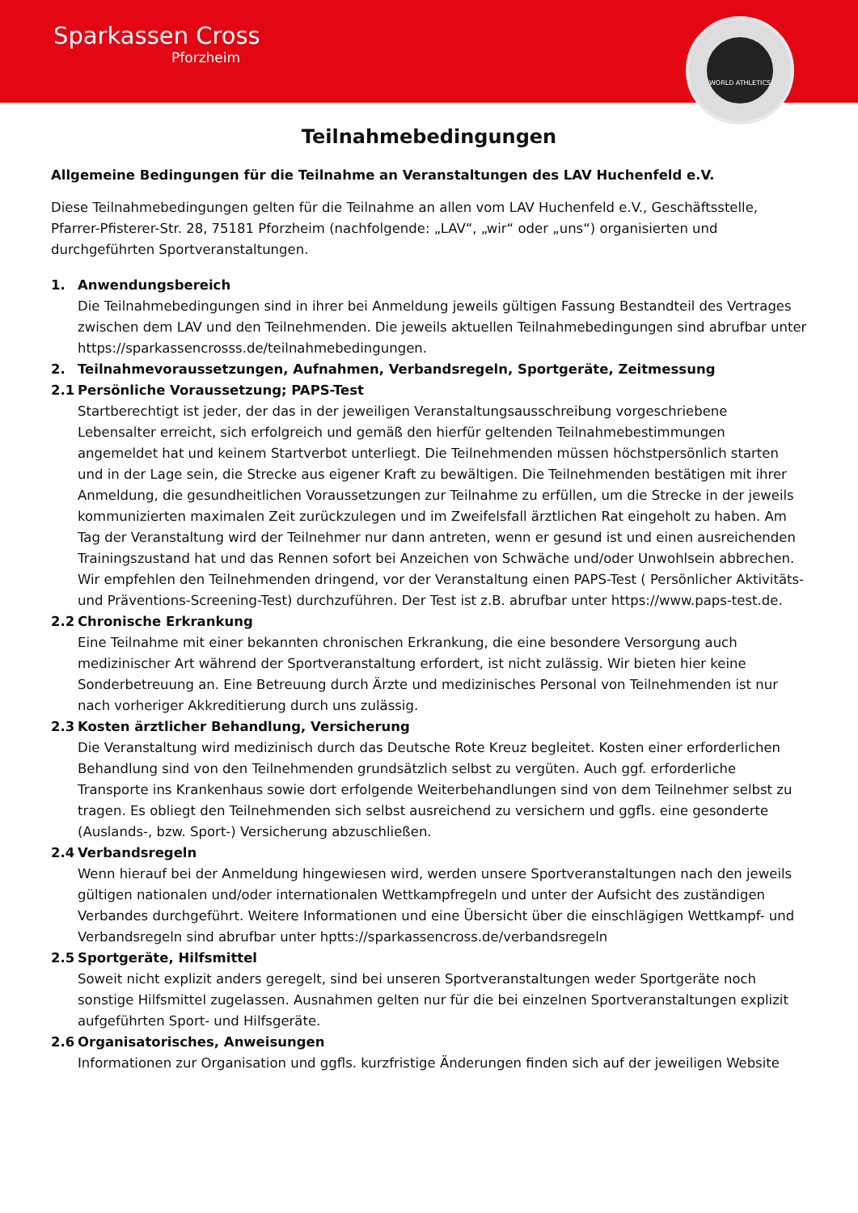Sparkassen Cross
Pforzheim
WORLD ATHLETICS
Teilnahmebedingungen
Allgemeine Bedingungen für die Teilnahme an Veranstaltungen des LAV Huchenfeld e.V.
Diese Teilnahmebedingungen gelten für die Teilnahme an allen vom LAV Huchenfeld e.V., Geschäftsstelle, Pfarrer-Pfisterer-Str. 28, 75181 Pforzheim (nachfolgende: „LAV“, „wir“ oder „uns“) organisierten und durchgeführten Sportveranstaltungen.
1. Anwendungsbereich
Die Teilnahmebedingungen sind in ihrer bei Anmeldung jeweils gültigen Fassung Bestandteil des Vertrages zwischen dem LAV und den Teilnehmenden. Die jeweils aktuellen Teilnahmebedingungen sind abrufbar unter https://sparkassencrosss.de/teilnahmebedingungen.
2. Teilnahmevoraussetzungen, Aufnahmen, Verbandsregeln, Sportgeräte, Zeitmessung
2.1 Persönliche Voraussetzung; PAPS-Test
Startberechtigt ist jeder, der das in der jeweiligen Veranstaltungsausschreibung vorgeschriebene Lebensalter erreicht, sich erfolgreich und gemäß den hierfür geltenden Teilnahmebestimmungen angemeldet hat und keinem Startverbot unterliegt. Die Teilnehmenden müssen höchstpersönlich starten und in der Lage sein, die Strecke aus eigener Kraft zu bewältigen. Die Teilnehmenden bestätigen mit ihrer Anmeldung, die gesundheitlichen Voraussetzungen zur Teilnahme zu erfüllen, um die Strecke in der jeweils kommunizierten maximalen Zeit zurückzulegen und im Zweifelsfall ärztlichen Rat eingeholt zu haben. Am Tag der Veranstaltung wird der Teilnehmer nur dann antreten, wenn er gesund ist und einen ausreichenden Trainingszustand hat und das Rennen sofort bei Anzeichen von Schwäche und/oder Unwohlsein abbrechen.
Wir empfehlen den Teilnehmenden dringend, vor der Veranstaltung einen PAPS-Test ( Persönlicher Aktivitäts- und Präventions-Screening-Test) durchzuführen. Der Test ist z.B. abrufbar unter https://www.paps-test.de.
2.2 Chronische Erkrankung
Eine Teilnahme mit einer bekannten chronischen Erkrankung, die eine besondere Versorgung auch medizinischer Art während der Sportveranstaltung erfordert, ist nicht zulässig. Wir bieten hier keine Sonderbetreuung an. Eine Betreuung durch Ärzte und medizinisches Personal von Teilnehmenden ist nur nach vorheriger Akkreditierung durch uns zulässig.
2.3 Kosten ärztlicher Behandlung, Versicherung
Die Veranstaltung wird medizinisch durch das Deutsche Rote Kreuz begleitet. Kosten einer erforderlichen Behandlung sind von den Teilnehmenden grundsätzlich selbst zu vergüten. Auch ggf. erforderliche Transporte ins Krankenhaus sowie dort erfolgende Weiterbehandlungen sind von dem Teilnehmer selbst zu tragen. Es obliegt den Teilnehmenden sich selbst ausreichend zu versichern und ggfls. eine gesonderte (Auslands-, bzw. Sport-) Versicherung abzuschließen.
2.4 Verbandsregeln
Wenn hierauf bei der Anmeldung hingewiesen wird, werden unsere Sportveranstaltungen nach den jeweils gültigen nationalen und/oder internationalen Wettkampfregeln und unter der Aufsicht des zuständigen Verbandes durchgeführt. Weitere Informationen und eine Übersicht über die einschlägigen Wettkampf- und Verbandsregeln sind abrufbar unter hptts://sparkassencross.de/verbandsregeln
2.5 Sportgeräte, Hilfsmittel
Soweit nicht explizit anders geregelt, sind bei unseren Sportveranstaltungen weder Sportgeräte noch sonstige Hilfsmittel zugelassen. Ausnahmen gelten nur für die bei einzelnen Sportveranstaltungen explizit aufgeführten Sport- und Hilfsgeräte.
2.6 Organisatorisches, Anweisungen
Informationen zur Organisation und ggfls. kurzfristige Änderungen finden sich auf der jeweiligen Website